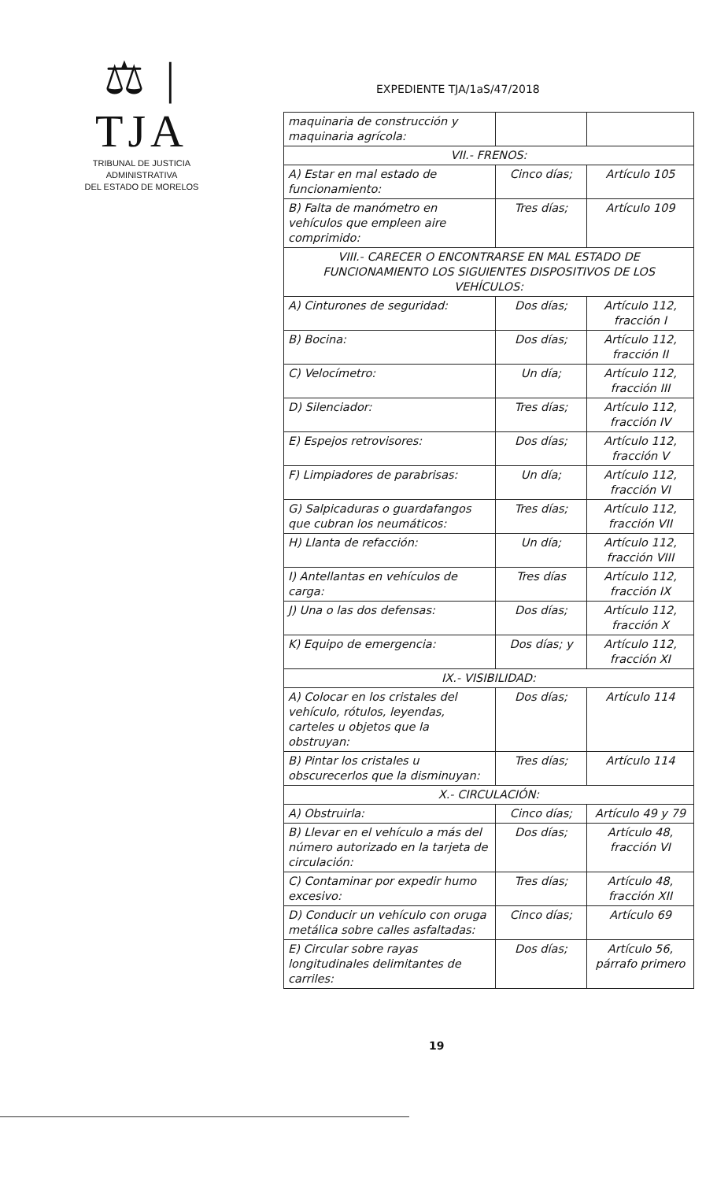⚖ | TJA
TRIBUNAL DE JUSTICIA ADMINISTRATIVA
DEL ESTADO DE MORELOS
EXPEDIENTE TJA/1aS/47/2018
| maquinaria de construcción y maquinaria agrícola: | | |
| VII.- FRENOS: | | |
| A) Estar en mal estado de funcionamiento: | Cinco días; | Artículo 105 |
| B) Falta de manómetro en vehículos que empleen aire comprimido: | Tres días; | Artículo 109 |
| VIII.- CARECER O ENCONTRARSE EN MAL ESTADO DE FUNCIONAMIENTO LOS SIGUIENTES DISPOSITIVOS DE LOS VEHÍCULOS: | | |
| A) Cinturones de seguridad: | Dos días; | Artículo 112, fracción I |
| B) Bocina: | Dos días; | Artículo 112, fracción II |
| C) Velocímetro: | Un día; | Artículo 112, fracción III |
| D) Silenciador: | Tres días; | Artículo 112, fracción IV |
| E) Espejos retrovisores: | Dos días; | Artículo 112, fracción V |
| F) Limpiadores de parabrisas: | Un día; | Artículo 112, fracción VI |
| G) Salpicaduras o guardafangos que cubran los neumáticos: | Tres días; | Artículo 112, fracción VII |
| H) Llanta de refacción: | Un día; | Artículo 112, fracción VIII |
| I) Antellantas en vehículos de carga: | Tres días | Artículo 112, fracción IX |
| J) Una o las dos defensas: | Dos días; | Artículo 112, fracción X |
| K) Equipo de emergencia: | Dos días; y | Artículo 112, fracción XI |
| IX.- VISIBILIDAD: | | |
| A) Colocar en los cristales del vehículo, rótulos, leyendas, carteles u objetos que la obstruyan: | Dos días; | Artículo 114 |
| B) Pintar los cristales u obscurecerlos que la disminuyan: | Tres días; | Artículo 114 |
| X.- CIRCULACIÓN: | | |
| A) Obstruirla: | Cinco días; | Artículo 49 y 79 |
| B) Llevar en el vehículo a más del número autorizado en la tarjeta de circulación: | Dos días; | Artículo 48, fracción VI |
| C) Contaminar por expedir humo excesivo: | Tres días; | Artículo 48, fracción XII |
| D) Conducir un vehículo con oruga metálica sobre calles asfaltadas: | Cinco días; | Artículo 69 |
| E) Circular sobre rayas longitudinales delimitantes de carriles: | Dos días; | Artículo 56, párrafo primero |
19